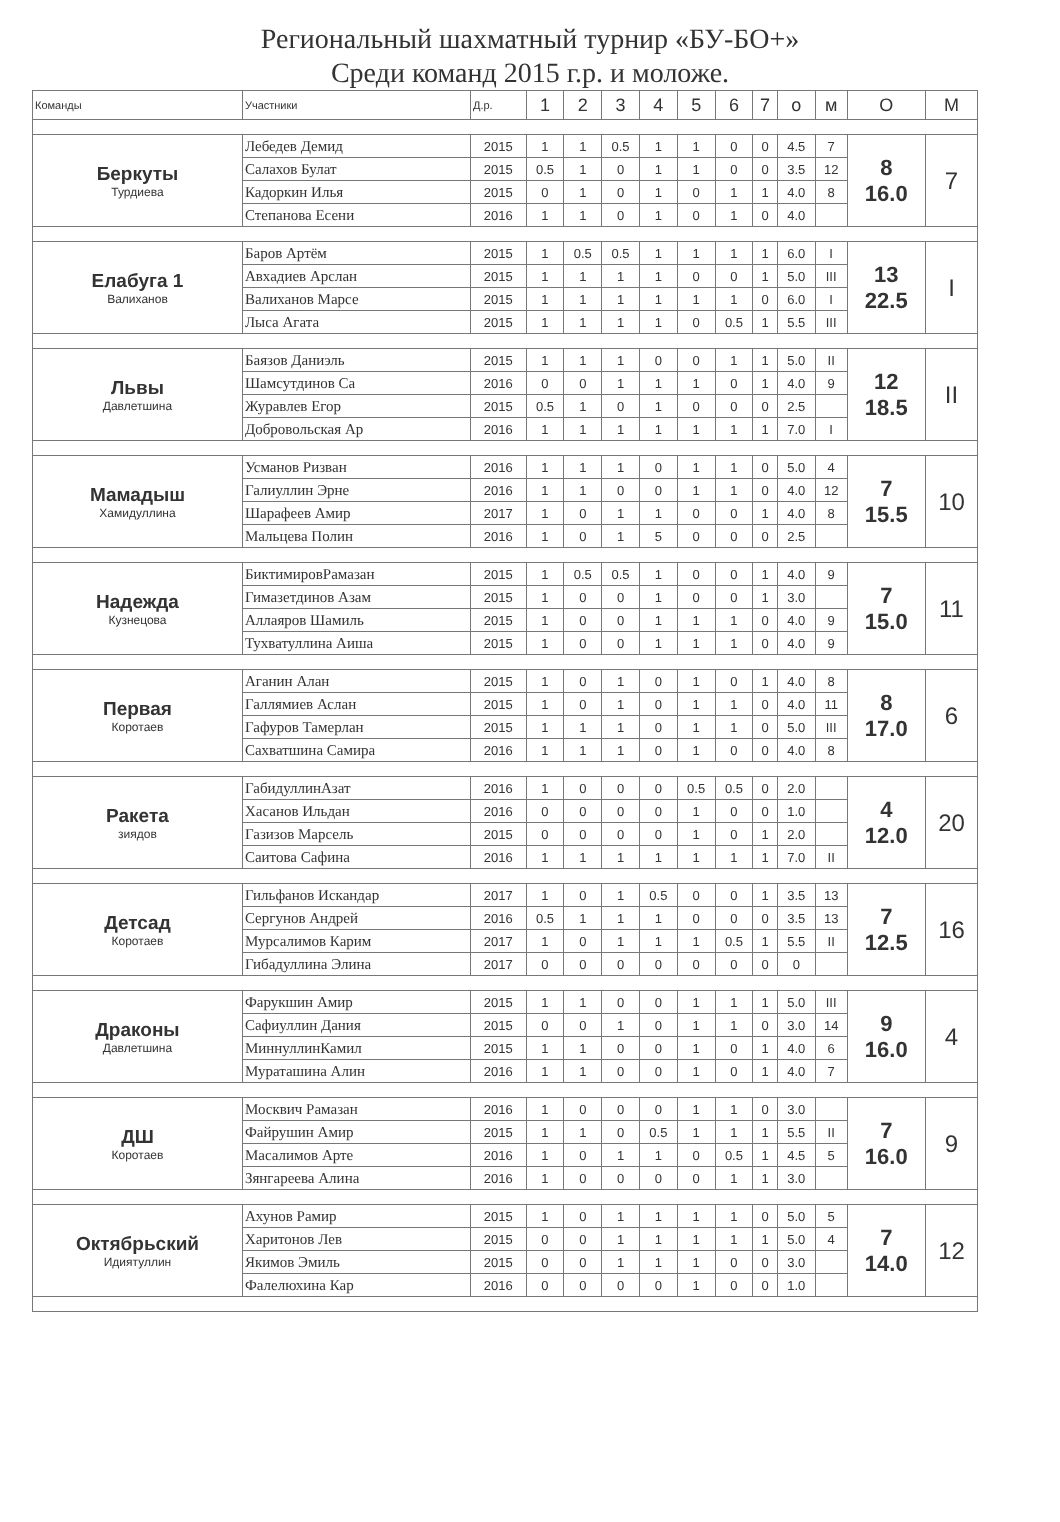Региональный шахматный турнир «БУ-БО+»
Среди команд 2015 г.р. и моложе.
| Команды | Участники | Д.р. | 1 | 2 | 3 | 4 | 5 | 6 | 7 | о | м | О | М |
| --- | --- | --- | --- | --- | --- | --- | --- | --- | --- | --- | --- | --- | --- |
| Беркуты Турдиева | Лебедев Демид | 2015 | 1 | 1 | 0.5 | 1 | 1 | 0 | 0 | 4.5 | 7 | 8 16.0 | 7 |
| | Салахов Булат | 2015 | 0.5 | 1 | 0 | 1 | 1 | 0 | 0 | 3.5 | 12 | | |
| | Кадоркин Илья | 2015 | 0 | 1 | 0 | 1 | 0 | 1 | 1 | 4.0 | 8 | | |
| | Степанова Есени | 2016 | 1 | 1 | 0 | 1 | 0 | 1 | 0 | 4.0 | | | |
| Елабуга 1 Валиханов | Баров Артём | 2015 | 1 | 0.5 | 0.5 | 1 | 1 | 1 | 1 | 6.0 | I | 13 22.5 | I |
| | Авхадиев Арслан | 2015 | 1 | 1 | 1 | 1 | 0 | 0 | 1 | 5.0 | III | | |
| | Валиханов Марсе | 2015 | 1 | 1 | 1 | 1 | 1 | 1 | 0 | 6.0 | I | | |
| | Лыса Агата | 2015 | 1 | 1 | 1 | 1 | 0 | 0.5 | 1 | 5.5 | III | | |
| Львы Давлетшина | Баязов Даниэль | 2015 | 1 | 1 | 1 | 0 | 0 | 1 | 1 | 5.0 | II | 12 18.5 | II |
| | Шамсутдинов Са | 2016 | 0 | 0 | 1 | 1 | 1 | 0 | 1 | 4.0 | 9 | | |
| | Журавлев Егор | 2015 | 0.5 | 1 | 0 | 1 | 0 | 0 | 0 | 2.5 | | | |
| | Добровольская Ар | 2016 | 1 | 1 | 1 | 1 | 1 | 1 | 1 | 7.0 | I | | |
| Мамадыш Хамидуллина | Усманов Ризван | 2016 | 1 | 1 | 1 | 0 | 1 | 1 | 0 | 5.0 | 4 | 7 15.5 | 10 |
| | Галиуллин Эрне | 2016 | 1 | 1 | 0 | 0 | 1 | 1 | 0 | 4.0 | 12 | | |
| | Шарафеев Амир | 2017 | 1 | 0 | 1 | 1 | 0 | 0 | 1 | 4.0 | 8 | | |
| | Мальцева Полин | 2016 | 1 | 0 | 1 | 5 | 0 | 0 | 0 | 2.5 | | | |
| Надежда Кузнецова | БиктимировРамазан | 2015 | 1 | 0.5 | 0.5 | 1 | 0 | 0 | 1 | 4.0 | 9 | 7 15.0 | 11 |
| | Гимазетдинов Азам | 2015 | 1 | 0 | 0 | 1 | 0 | 0 | 1 | 3.0 | | | |
| | Аллаяров Шамиль | 2015 | 1 | 0 | 0 | 1 | 1 | 1 | 0 | 4.0 | 9 | | |
| | Тухватуллина Аиша | 2015 | 1 | 0 | 0 | 1 | 1 | 1 | 0 | 4.0 | 9 | | |
| Первая Коротаев | Аганин Алан | 2015 | 1 | 0 | 1 | 0 | 1 | 0 | 1 | 4.0 | 8 | 8 17.0 | 6 |
| | Галлямиев Аслан | 2015 | 1 | 0 | 1 | 0 | 1 | 1 | 0 | 4.0 | 11 | | |
| | Гафуров Тамерлан | 2015 | 1 | 1 | 1 | 0 | 1 | 1 | 0 | 5.0 | III | | |
| | Сахватшина Самира | 2016 | 1 | 1 | 1 | 0 | 1 | 0 | 0 | 4.0 | 8 | | |
| Ракета зиядов | ГабидуллинАзат | 2016 | 1 | 0 | 0 | 0 | 0.5 | 0.5 | 0 | 2.0 | | 4 12.0 | 20 |
| | Хасанов Ильдан | 2016 | 0 | 0 | 0 | 0 | 1 | 0 | 0 | 1.0 | | | |
| | Газизов Марсель | 2015 | 0 | 0 | 0 | 0 | 1 | 0 | 1 | 2.0 | | | |
| | Саитова Сафина | 2016 | 1 | 1 | 1 | 1 | 1 | 1 | 1 | 7.0 | II | | |
| Детсад Коротаев | Гильфанов Искандар | 2017 | 1 | 0 | 1 | 0.5 | 0 | 0 | 1 | 3.5 | 13 | 7 12.5 | 16 |
| | Сергунов Андрей | 2016 | 0.5 | 1 | 1 | 1 | 0 | 0 | 0 | 3.5 | 13 | | |
| | Мурсалимов Карим | 2017 | 1 | 0 | 1 | 1 | 1 | 0.5 | 1 | 5.5 | II | | |
| | Гибадуллина Элина | 2017 | 0 | 0 | 0 | 0 | 0 | 0 | 0 | 0 | | | |
| Драконы Давлетшина | Фарукшин Амир | 2015 | 1 | 1 | 0 | 0 | 1 | 1 | 1 | 5.0 | III | 9 16.0 | 4 |
| | Сафиуллин Дания | 2015 | 0 | 0 | 1 | 0 | 1 | 1 | 0 | 3.0 | 14 | | |
| | МиннуллинКамил | 2015 | 1 | 1 | 0 | 0 | 1 | 0 | 1 | 4.0 | 6 | | |
| | Мураташина Алин | 2016 | 1 | 1 | 0 | 0 | 1 | 0 | 1 | 4.0 | 7 | | |
| ДШ Коротаев | Москвич Рамазан | 2016 | 1 | 0 | 0 | 0 | 1 | 1 | 0 | 3.0 | | 7 16.0 | 9 |
| | Файрушин Амир | 2015 | 1 | 1 | 0 | 0.5 | 1 | 1 | 1 | 5.5 | II | | |
| | Масалимов Арте | 2016 | 1 | 0 | 1 | 1 | 0 | 0.5 | 1 | 4.5 | 5 | | |
| | Зянгареева Алина | 2016 | 1 | 0 | 0 | 0 | 0 | 1 | 1 | 3.0 | | | |
| Октябрьский Идиятуллин | Ахунов Рамир | 2015 | 1 | 0 | 1 | 1 | 1 | 1 | 0 | 5.0 | 5 | 7 14.0 | 12 |
| | Харитонов Лев | 2015 | 0 | 0 | 1 | 1 | 1 | 1 | 1 | 5.0 | 4 | | |
| | Якимов Эмиль | 2015 | 0 | 0 | 1 | 1 | 1 | 0 | 0 | 3.0 | | | |
| | Фалелюхина Кар | 2016 | 0 | 0 | 0 | 0 | 1 | 0 | 0 | 1.0 | | | |